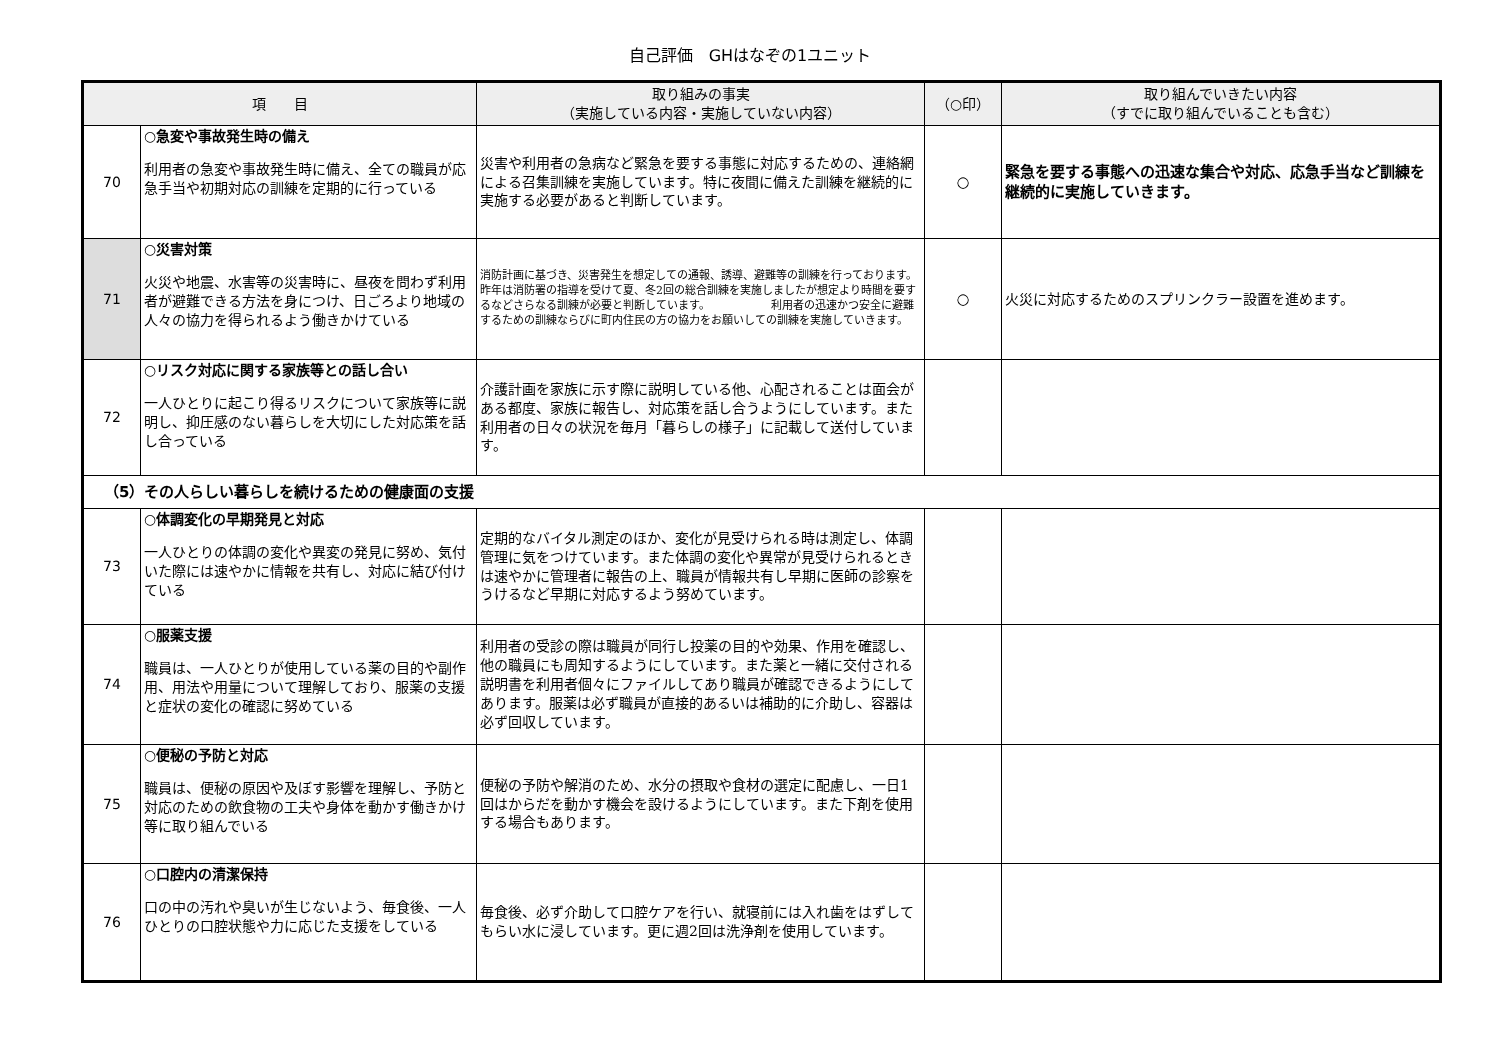自己評価　GHはなぞの1ユニット
| 項 目 | | 取り組みの事実 （実施している内容・実施していない内容） | （○印） | 取り組んでいきたい内容 （すでに取り組んでいることも含む） |
| --- | --- | --- | --- | --- |
| 70 | ○急変や事故発生時の備え 利用者の急変や事故発生時に備え、全ての職員が応急手当や初期対応の訓練を定期的に行っている | 災害や利用者の急病など緊急を要する事態に対応するための、連絡網による召集訓練を実施しています。特に夜間に備えた訓練を継続的に実施する必要があると判断しています。 | ○ | 緊急を要する事態への迅速な集合や対応、応急手当など訓練を継続的に実施していきます。 |
| 71 | ○災害対策 火災や地震、水害等の災害時に、昼夜を問わず利用者が避難できる方法を身につけ、日ごろより地域の人々の協力を得られるよう働きかけている | 消防計画に基づき、災害発生を想定しての通報、誘導、避難等の訓練を行っております。昨年は消防署の指導を受けて夏、冬2回の総合訓練を実施しましたが想定より時間を要するなどさらなる訓練が必要と判断しています。 利用者の迅速かつ安全に避難するための訓練ならびに町内住民の方の協力をお願いしての訓練を実施していきます。 | ○ | 火災に対応するためのスプリンクラー設置を進めます。 |
| 72 | ○リスク対応に関する家族等との話し合い 一人ひとりに起こり得るリスクについて家族等に説明し、抑圧感のない暮らしを大切にした対応策を話し合っている | 介護計画を家族に示す際に説明している他、心配されることは面会がある都度、家族に報告し、対応策を話し合うようにしています。また利用者の日々の状況を毎月「暮らしの様子」に記載して送付しています。 | | |
| （5）その人らしい暮らしを続けるための健康面の支援 | | | | |
| 73 | ○体調変化の早期発見と対応 一人ひとりの体調の変化や異変の発見に努め、気付いた際には速やかに情報を共有し、対応に結び付けている | 定期的なバイタル測定のほか、変化が見受けられる時は測定し、体調管理に気をつけています。また体調の変化や異常が見受けられるときは速やかに管理者に報告の上、職員が情報共有し早期に医師の診察をうけるなど早期に対応するよう努めています。 | | |
| 74 | ○服薬支援 職員は、一人ひとりが使用している薬の目的や副作用、用法や用量について理解しており、服薬の支援と症状の変化の確認に努めている | 利用者の受診の際は職員が同行し投薬の目的や効果、作用を確認し、他の職員にも周知するようにしています。また薬と一緒に交付される説明書を利用者個々にファイルしてあり職員が確認できるようにしてあります。服薬は必ず職員が直接的あるいは補助的に介助し、容器は必ず回収しています。 | | |
| 75 | ○便秘の予防と対応 職員は、便秘の原因や及ぼす影響を理解し、予防と対応のための飲食物の工夫や身体を動かす働きかけ等に取り組んでいる | 便秘の予防や解消のため、水分の摂取や食材の選定に配慮し、一日1回はからだを動かす機会を設けるようにしています。また下剤を使用する場合もあります。 | | |
| 76 | ○口腔内の清潔保持 口の中の汚れや臭いが生じないよう、毎食後、一人ひとりの口腔状態や力に応じた支援をしている | 毎食後、必ず介助して口腔ケアを行い、就寝前には入れ歯をはずしてもらい水に浸しています。更に週2回は洗浄剤を使用しています。 | | |